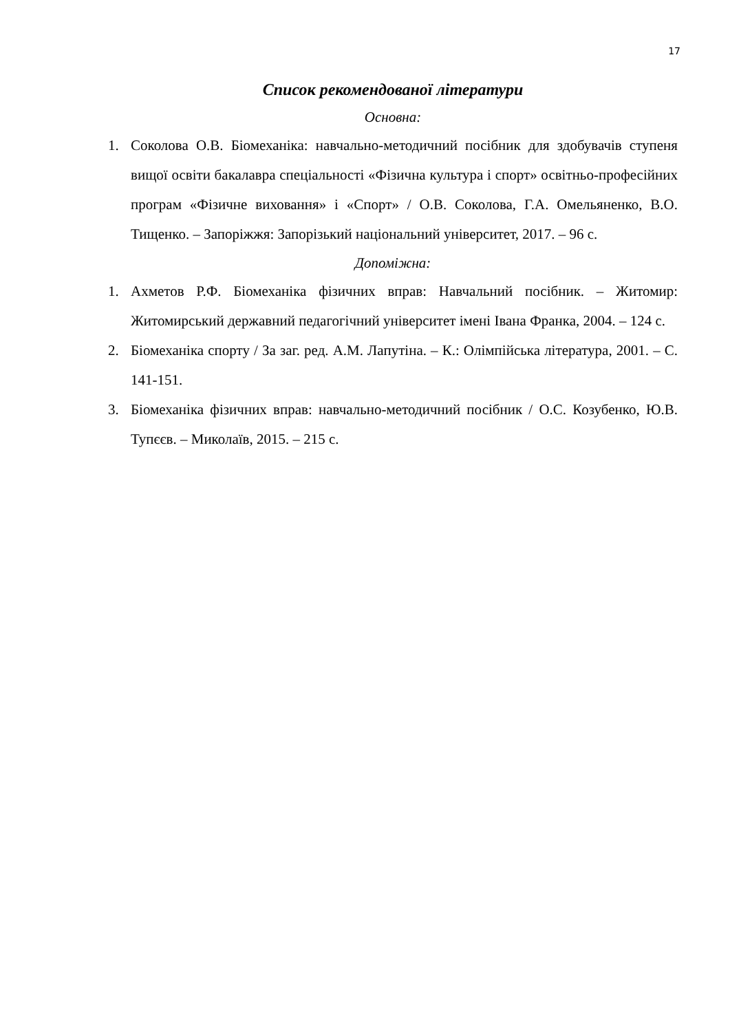17
Список рекомендованої літератури
Основна:
1. Соколова О.В. Біомеханіка: навчально-методичний посібник для здобувачів ступеня вищої освіти бакалавра спеціальності «Фізична культура і спорт» освітньо-професійних програм «Фізичне виховання» і «Спорт» / О.В. Соколова, Г.А. Омельяненко, В.О. Тищенко. – Запоріжжя: Запорізький національний університет, 2017. – 96 с.
Допоміжна:
1. Ахметов Р.Ф. Біомеханіка фізичних вправ: Навчальний посібник. – Житомир: Житомирський державний педагогічний університет імені Івана Франка, 2004. – 124 с.
2. Біомеханіка спорту / За заг. ред. А.М. Лапутіна. – К.: Олімпійська література, 2001. – С. 141-151.
3. Біомеханіка фізичних вправ: навчально-методичний посібник / О.С. Козубенко, Ю.В. Тупєєв. – Миколаїв, 2015. – 215 с.